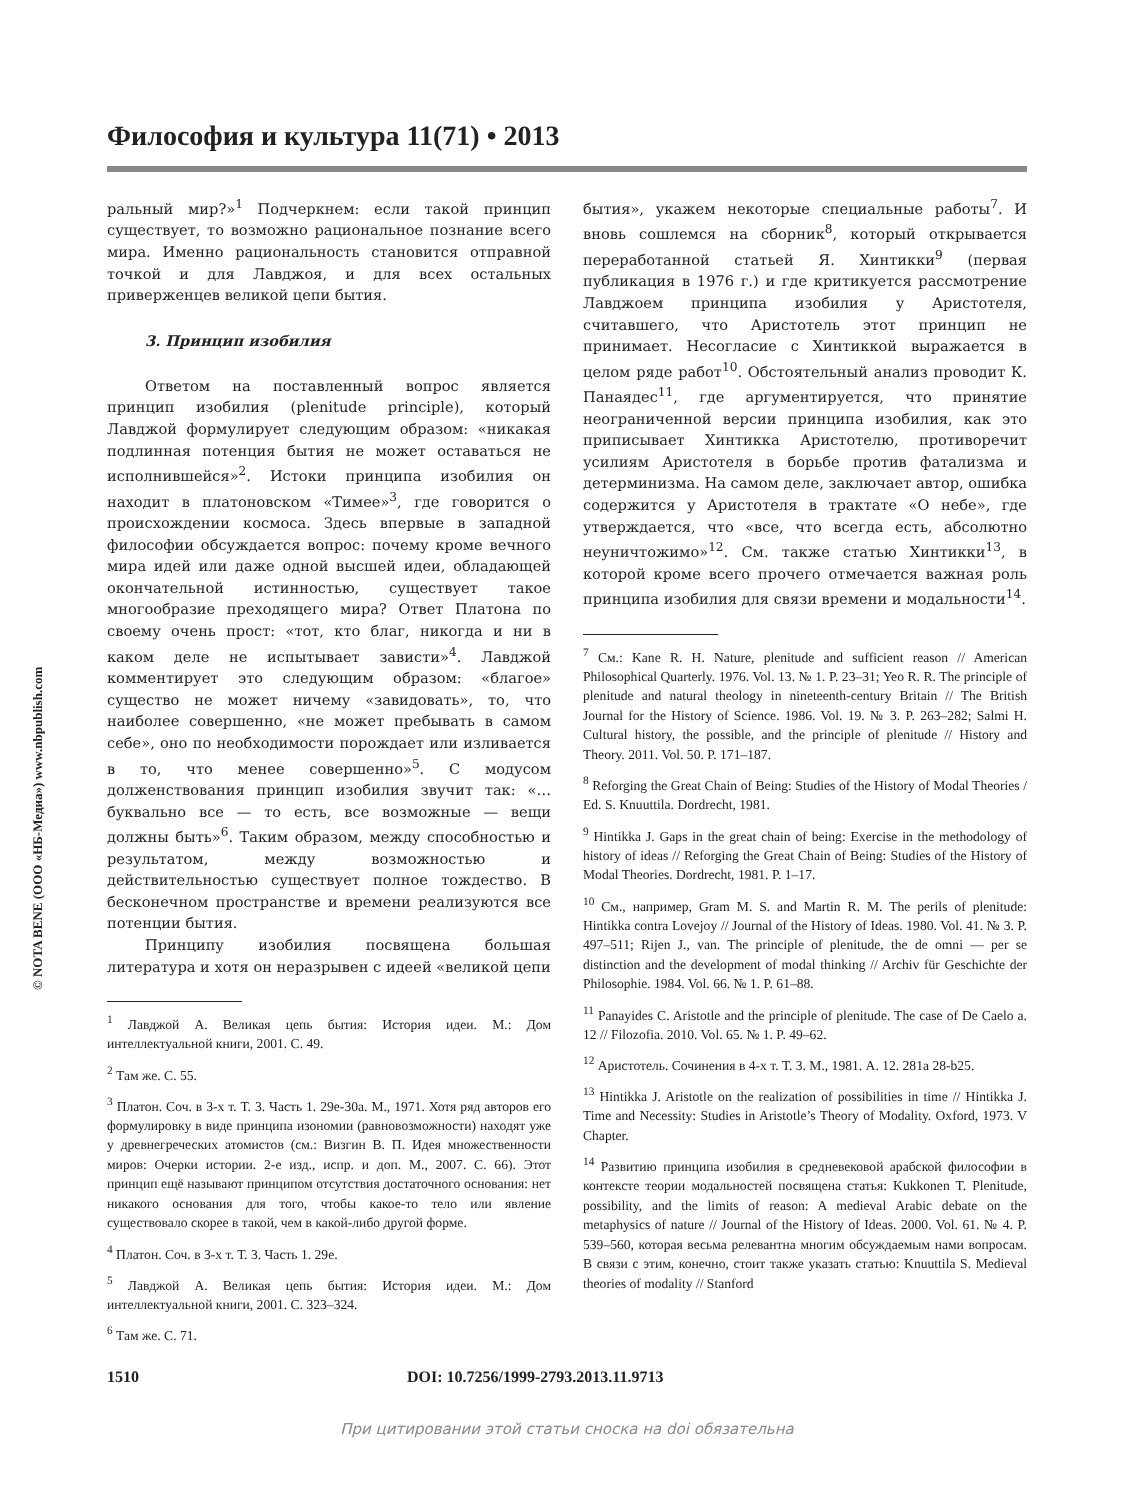© NOTA BENE (ООО «НБ-Медиа») www.nbpublish.com
Философия и культура 11(71) • 2013
ральный мир?»<sup>1</sup> Подчеркнем: если такой принцип существует, то возможно рациональное познание всего мира. Именно рациональность становится отправной точкой и для Лавджоя, и для всех остальных приверженцев великой цепи бытия.
3. Принцип изобилия
Ответом на поставленный вопрос является принцип изобилия (plenitude principle), который Лавджой формулирует следующим образом: «никакая подлинная потенция бытия не может оставаться не исполнившейся»<sup>2</sup>. Истоки принципа изобилия он находит в платоновском «Тимее»<sup>3</sup>, где говорится о происхождении космоса. Здесь впервые в западной философии обсуждается вопрос: почему кроме вечного мира идей или даже одной высшей идеи, обладающей окончательной истинностью, существует такое многообразие преходящего мира? Ответ Платона по своему очень прост: «тот, кто благ, никогда и ни в каком деле не испытывает зависти»<sup>4</sup>. Лавджой комментирует это следующим образом: «благое» существо не может ничему «завидовать», то, что наиболее совершенно, «не может пребывать в самом себе», оно по необходимости порождает или изливается в то, что менее совершенно»<sup>5</sup>. С модусом долженствования принцип изобилия звучит так: «… буквально все — то есть, все возможные — вещи должны быть»<sup>6</sup>. Таким образом, между способностью и результатом, между возможностью и действительностью существует полное тождество. В бесконечном пространстве и времени реализуются все потенции бытия.
Принципу изобилия посвящена большая литература и хотя он неразрывен с идеей «великой цепи
<sup>1</sup> Лавджой А. Великая цепь бытия: История идеи. М.: Дом интеллектуальной книги, 2001. С. 49.
<sup>2</sup> Там же. С. 55.
<sup>3</sup> Платон. Соч. в 3-х т. Т. 3. Часть 1. 29e-30a. М., 1971. Хотя ряд авторов его формулировку в виде принципа изономии (равновозможности) находят уже у древнегреческих атомистов (см.: Визгин В. П. Идея множественности миров: Очерки истории. 2-е изд., испр. и доп. М., 2007. С. 66). Этот принцип ещё называют принципом отсутствия достаточного основания: нет никакого основания для того, чтобы какое-то тело или явление существовало скорее в такой, чем в какой-либо другой форме.
<sup>4</sup> Платон. Соч. в 3-х т. Т. 3. Часть 1. 29e.
<sup>5</sup> Лавджой А. Великая цепь бытия: История идеи. М.: Дом интеллектуальной книги, 2001. С. 323–324.
<sup>6</sup> Там же. С. 71.
бытия», укажем некоторые специальные работы<sup>7</sup>. И вновь сошлемся на сборник<sup>8</sup>, который открывается переработанной статьей Я. Хинтикки<sup>9</sup> (первая публикация в 1976 г.) и где критикуется рассмотрение Лавджоем принципа изобилия у Аристотеля, считавшего, что Аристотель этот принцип не принимает. Несогласие с Хинтиккой выражается в целом ряде работ<sup>10</sup>. Обстоятельный анализ проводит К. Панаядес<sup>11</sup>, где аргументируется, что принятие неограниченной версии принципа изобилия, как это приписывает Хинтикка Аристотелю, противоречит усилиям Аристотеля в борьбе против фатализма и детерминизма. На самом деле, заключает автор, ошибка содержится у Аристотеля в трактате «О небе», где утверждается, что «все, что всегда есть, абсолютно неуничтожимо»<sup>12</sup>. См. также статью Хинтикки<sup>13</sup>, в которой кроме всего прочего отмечается важная роль принципа изобилия для связи времени и модальности<sup>14</sup>.
<sup>7</sup> См.: Kane R. H. Nature, plenitude and sufficient reason // American Philosophical Quarterly. 1976. Vol. 13. № 1. P. 23–31; Yeo R. R. The principle of plenitude and natural theology in nineteenth-century Britain // The British Journal for the History of Science. 1986. Vol. 19. № 3. P. 263–282; Salmi H. Cultural history, the possible, and the principle of plenitude // History and Theory. 2011. Vol. 50. P. 171–187.
<sup>8</sup> Reforging the Great Chain of Being: Studies of the History of Modal Theories / Ed. S. Knuuttila. Dordrecht, 1981.
<sup>9</sup> Hintikka J. Gaps in the great chain of being: Exercise in the methodology of history of ideas // Reforging the Great Chain of Being: Studies of the History of Modal Theories. Dordrecht, 1981. P. 1–17.
<sup>10</sup> См., например, Gram M. S. and Martin R. M. The perils of plenitude: Hintikka contra Lovejoy // Journal of the History of Ideas. 1980. Vol. 41. № 3. P. 497–511; Rijen J., van. The principle of plenitude, the de omni — per se distinction and the development of modal thinking // Archiv für Geschichte der Philosophie. 1984. Vol. 66. № 1. P. 61–88.
<sup>11</sup> Panayides C. Aristotle and the principle of plenitude. The case of De Caelo a. 12 // Filozofia. 2010. Vol. 65. № 1. P. 49–62.
<sup>12</sup> Аристотель. Сочинения в 4-х т. Т. 3. М., 1981. A. 12. 281a 28-b25.
<sup>13</sup> Hintikka J. Aristotle on the realization of possibilities in time // Hintikka J. Time and Necessity: Studies in Aristotle’s Theory of Modality. Oxford, 1973. V Chapter.
<sup>14</sup> Развитию принципа изобилия в средневековой арабской философии в контексте теории модальностей посвящена статья: Kukkonen T. Plenitude, possibility, and the limits of reason: A medieval Arabic debate on the metaphysics of nature // Journal of the History of Ideas. 2000. Vol. 61. № 4. P. 539–560, которая весьма релевантна многим обсуждаемым нами вопросам. В связи с этим, конечно, стоит также указать статью: Knuuttila S. Medieval theories of modality // Stanford
1510 DOI: 10.7256/1999-2793.2013.11.9713
При цитировании этой статьи сноска на doi обязательна